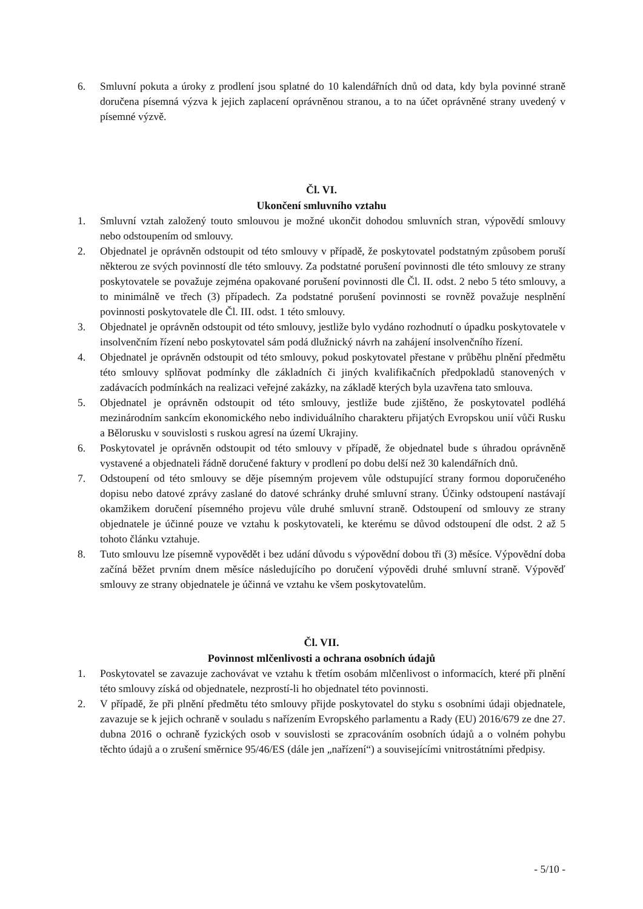6. Smluvní pokuta a úroky z prodlení jsou splatné do 10 kalendářních dnů od data, kdy byla povinné straně doručena písemná výzva k jejich zaplacení oprávněnou stranou, a to na účet oprávněné strany uvedený v písemné výzvě.
Čl. VI.
Ukončení smluvního vztahu
1. Smluvní vztah založený touto smlouvou je možné ukončit dohodou smluvních stran, výpovědí smlouvy nebo odstoupením od smlouvy.
2. Objednatel je oprávněn odstoupit od této smlouvy v případě, že poskytovatel podstatným způsobem poruší některou ze svých povinností dle této smlouvy. Za podstatné porušení povinnosti dle této smlouvy ze strany poskytovatele se považuje zejména opakované porušení povinnosti dle Čl. II. odst. 2 nebo 5 této smlouvy, a to minimálně ve třech (3) případech. Za podstatné porušení povinnosti se rovněž považuje nesplnění povinnosti poskytovatele dle Čl. III. odst. 1 této smlouvy.
3. Objednatel je oprávněn odstoupit od této smlouvy, jestliže bylo vydáno rozhodnutí o úpadku poskytovatele v insolvenčním řízení nebo poskytovatel sám podá dlužnický návrh na zahájení insolvenčního řízení.
4. Objednatel je oprávněn odstoupit od této smlouvy, pokud poskytovatel přestane v průběhu plnění předmětu této smlouvy splňovat podmínky dle základních či jiných kvalifikačních předpokladů stanovených v zadávacích podmínkách na realizaci veřejné zakázky, na základě kterých byla uzavřena tato smlouva.
5. Objednatel je oprávněn odstoupit od této smlouvy, jestliže bude zjištěno, že poskytovatel podléhá mezinárodním sankcím ekonomického nebo individuálního charakteru přijatých Evropskou unií vůči Rusku a Bělorusku v souvislosti s ruskou agresí na území Ukrajiny.
6. Poskytovatel je oprávněn odstoupit od této smlouvy v případě, že objednatel bude s úhradou oprávněně vystavené a objednateli řádně doručené faktury v prodlení po dobu delší než 30 kalendářních dnů.
7. Odstoupení od této smlouvy se děje písemným projevem vůle odstupující strany formou doporučeného dopisu nebo datové zprávy zaslané do datové schránky druhé smluvní strany. Účinky odstoupení nastávají okamžikem doručení písemného projevu vůle druhé smluvní straně. Odstoupení od smlouvy ze strany objednatele je účinné pouze ve vztahu k poskytovateli, ke kterému se důvod odstoupení dle odst. 2 až 5 tohoto článku vztahuje.
8. Tuto smlouvu lze písemně vypovědět i bez udání důvodu s výpovědní dobou tři (3) měsíce. Výpovědní doba začíná běžet prvním dnem měsíce následujícího po doručení výpovědi druhé smluvní straně. Výpověď smlouvy ze strany objednatele je účinná ve vztahu ke všem poskytovatelům.
Čl. VII.
Povinnost mlčenlivosti a ochrana osobních údajů
1. Poskytovatel se zavazuje zachovávat ve vztahu k třetím osobám mlčenlivost o informacích, které při plnění této smlouvy získá od objednatele, nezprostí-li ho objednatel této povinnosti.
2. V případě, že při plnění předmětu této smlouvy přijde poskytovatel do styku s osobními údaji objednatele, zavazuje se k jejich ochraně v souladu s nařízením Evropského parlamentu a Rady (EU) 2016/679 ze dne 27. dubna 2016 o ochraně fyzických osob v souvislosti se zpracováním osobních údajů a o volném pohybu těchto údajů a o zrušení směrnice 95/46/ES (dále jen „nařízení“) a souvisejícími vnitrostátními předpisy.
- 5/10 -